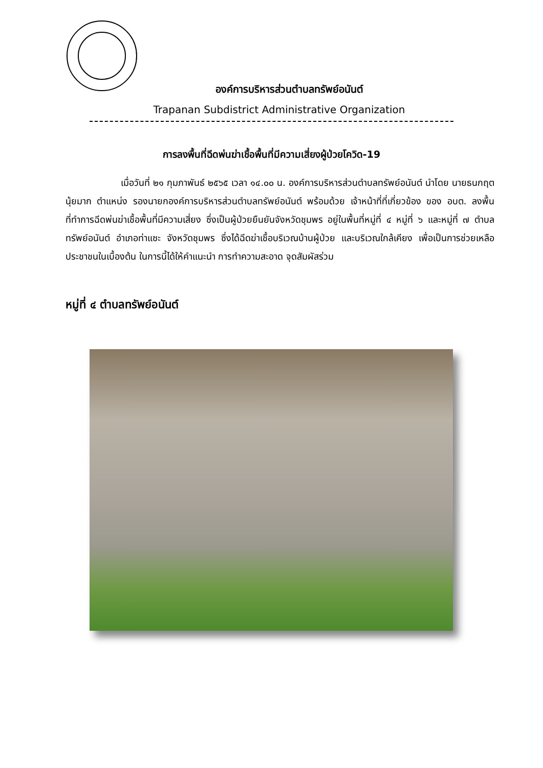องค์การบริหารส่วนตำบลทรัพย์อนันต์
Trapanan Subdistrict Administrative Organization
การลงพื้นที่ฉีดพ่นฆ่าเชื้อพื้นที่มีความเสี่ยงผู้ป่วยโควิด-19
เมื่อวันที่ ๒๑ กุมภาพันธ์ ๒๕๖๕ เวลา ๑๔.๐๐ น. องค์การบริหารส่วนตำบลทรัพย์อนันต์ นำโดย นายธนกฤต นุ้ยมาก ตำแหน่ง รองนายกองค์การบริหารส่วนตำบลทรัพย์อนันต์ พร้อมด้วย เจ้าหน้าที่ที่เกี่ยวข้อง ของ อบต. ลงพื้นที่ทำการฉีดพ่นฆ่าเชื้อพื้นที่มีความเสี่ยง ซึ่งเป็นผู้ป่วยยืนยันจังหวัดชุมพร อยู่ในพื้นที่หมู่ที่ ๔ หมู่ที่ ๖ และหมู่ที่ ๗ ตำบลทรัพย์อนันต์ อำเภอท่าแซะ จังหวัดชุมพร ซึ่งได้ฉีดฆ่าเชื้อบริเวณบ้านผู้ป่วย และบริเวณใกล้เคียง เพื่อเป็นการช่วยเหลือประชาชนในเบื้องต้น ในการนี้ได้ให้คำแนะนำ การทำความสะอาด จุดสัมผัสร่วม
หมู่ที่ ๔ ตำบลทรัพย์อนันต์